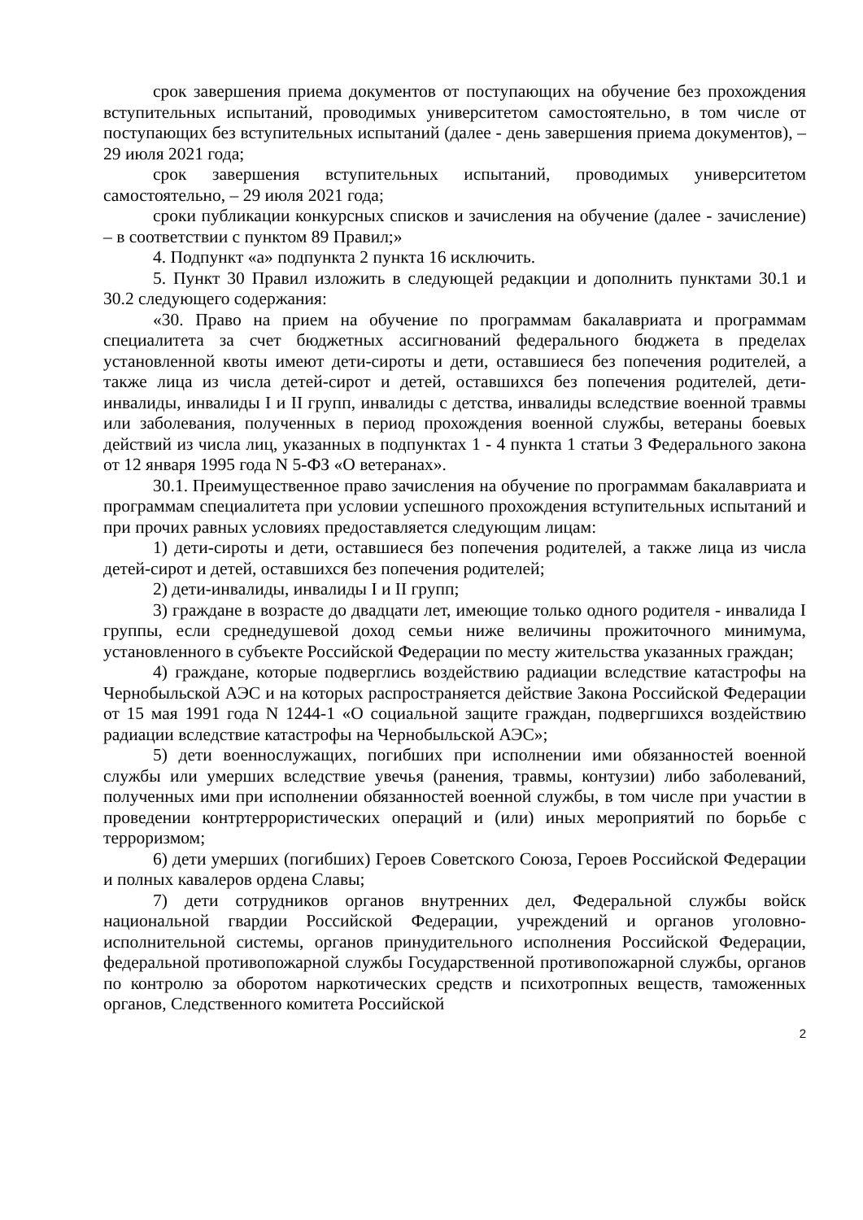срок завершения приема документов от поступающих на обучение без прохождения вступительных испытаний, проводимых университетом самостоятельно, в том числе от поступающих без вступительных испытаний (далее - день завершения приема документов), – 29 июля 2021 года;
срок завершения вступительных испытаний, проводимых университетом самостоятельно, – 29 июля 2021 года;
сроки публикации конкурсных списков и зачисления на обучение (далее - зачисление) – в соответствии с пунктом 89 Правил;»
4. Подпункт «а» подпункта 2 пункта 16 исключить.
5. Пункт 30 Правил изложить в следующей редакции и дополнить пунктами 30.1 и 30.2 следующего содержания:
«30. Право на прием на обучение по программам бакалавриата и программам специалитета за счет бюджетных ассигнований федерального бюджета в пределах установленной квоты имеют дети-сироты и дети, оставшиеся без попечения родителей, а также лица из числа детей-сирот и детей, оставшихся без попечения родителей, дети-инвалиды, инвалиды I и II групп, инвалиды с детства, инвалиды вследствие военной травмы или заболевания, полученных в период прохождения военной службы, ветераны боевых действий из числа лиц, указанных в подпунктах 1 - 4 пункта 1 статьи 3 Федерального закона от 12 января 1995 года N 5-ФЗ «О ветеранах».
30.1. Преимущественное право зачисления на обучение по программам бакалавриата и программам специалитета при условии успешного прохождения вступительных испытаний и при прочих равных условиях предоставляется следующим лицам:
1) дети-сироты и дети, оставшиеся без попечения родителей, а также лица из числа детей-сирот и детей, оставшихся без попечения родителей;
2) дети-инвалиды, инвалиды I и II групп;
3) граждане в возрасте до двадцати лет, имеющие только одного родителя - инвалида I группы, если среднедушевой доход семьи ниже величины прожиточного минимума, установленного в субъекте Российской Федерации по месту жительства указанных граждан;
4) граждане, которые подверглись воздействию радиации вследствие катастрофы на Чернобыльской АЭС и на которых распространяется действие Закона Российской Федерации от 15 мая 1991 года N 1244-1 «О социальной защите граждан, подвергшихся воздействию радиации вследствие катастрофы на Чернобыльской АЭС»;
5) дети военнослужащих, погибших при исполнении ими обязанностей военной службы или умерших вследствие увечья (ранения, травмы, контузии) либо заболеваний, полученных ими при исполнении обязанностей военной службы, в том числе при участии в проведении контртеррористических операций и (или) иных мероприятий по борьбе с терроризмом;
6) дети умерших (погибших) Героев Советского Союза, Героев Российской Федерации и полных кавалеров ордена Славы;
7) дети сотрудников органов внутренних дел, Федеральной службы войск национальной гвардии Российской Федерации, учреждений и органов уголовно-исполнительной системы, органов принудительного исполнения Российской Федерации, федеральной противопожарной службы Государственной противопожарной службы, органов по контролю за оборотом наркотических средств и психотропных веществ, таможенных органов, Следственного комитета Российской
2